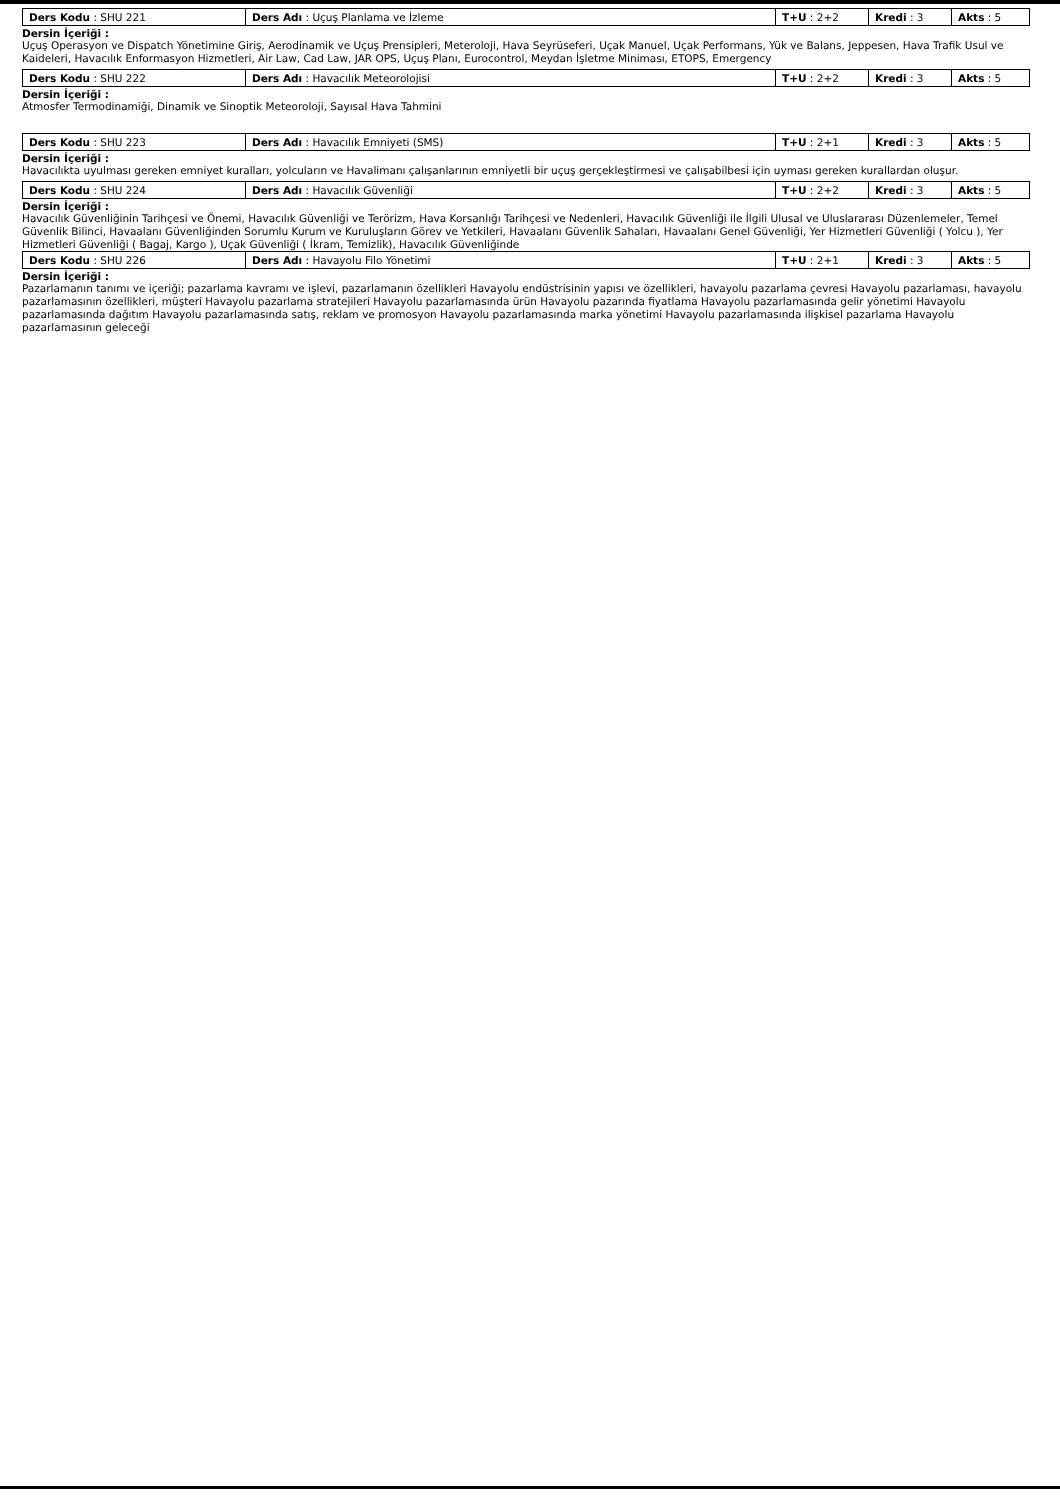| Ders Kodu : SHU 221 | Ders Adı : Uçuş Planlama ve İzleme | T+U : 2+2 | Kredi : 3 | Akts : 5 |
Dersin İçeriği :
Uçuş Operasyon ve Dispatch Yönetimine Giriş, Aerodinamik ve Uçuş Prensipleri, Meteroloji, Hava Seyrüseferi, Uçak Manuel, Uçak Performans, Yük ve Balans, Jeppesen, Hava Trafik Usul ve Kaideleri, Havacılık Enformasyon Hizmetleri, Air Law, Cad Law, JAR OPS, Uçuş Planı, Eurocontrol, Meydan İşletme Miniması, ETOPS, Emergency
| Ders Kodu : SHU 222 | Ders Adı : Havacılık Meteorolojisi | T+U : 2+2 | Kredi : 3 | Akts : 5 |
Dersin İçeriği :
Atmosfer Termodinamiği, Dinamik ve Sinoptik Meteoroloji, Sayısal Hava Tahmini
| Ders Kodu : SHU 223 | Ders Adı : Havacılık Emniyeti (SMS) | T+U : 2+1 | Kredi : 3 | Akts : 5 |
Dersin İçeriği :
Havacılıkta uyulması gereken emniyet kuralları, yolcuların ve Havalimanı çalışanlarının emniyetli bir uçuş gerçekleştirmesi ve çalışabilbesi için uyması gereken kurallardan oluşur.
| Ders Kodu : SHU 224 | Ders Adı : Havacılık Güvenliği | T+U : 2+2 | Kredi : 3 | Akts : 5 |
Dersin İçeriği :
Havacılık Güvenliğinin Tarihçesi ve Önemi, Havacılık Güvenliği ve Terörizm, Hava Korsanlığı Tarihçesi ve Nedenleri, Havacılık Güvenliği ile İlgili Ulusal ve Uluslararası Düzenlemeler, Temel Güvenlik Bilinci, Havaalanı Güvenliğinden Sorumlu Kurum ve Kuruluşların Görev ve Yetkileri, Havaalanı Güvenlik Sahaları, Havaalanı Genel Güvenliği, Yer Hizmetleri Güvenliği ( Yolcu ), Yer Hizmetleri Güvenliği ( Bagaj, Kargo ), Uçak Güvenliği ( İkram, Temizlik), Havacılık Güvenliğinde
| Ders Kodu : SHU 226 | Ders Adı : Havayolu Filo Yönetimi | T+U : 2+1 | Kredi : 3 | Akts : 5 |
Dersin İçeriği :
Pazarlamanın tanımı ve içeriği; pazarlama kavramı ve işlevi, pazarlamanın özellikleri Havayolu endüstrisinin yapısı ve özellikleri, havayolu pazarlama çevresi Havayolu pazarlaması, havayolu pazarlamasının özellikleri, müşteri Havayolu pazarlama stratejileri Havayolu pazarlamasında ürün Havayolu pazarında fiyatlama Havayolu pazarlamasında gelir yönetimi Havayolu pazarlamasında dağıtım Havayolu pazarlamasında satış, reklam ve promosyon Havayolu pazarlamasında marka yönetimi Havayolu pazarlamasında ilişkisel pazarlama Havayolu pazarlamasının geleceği